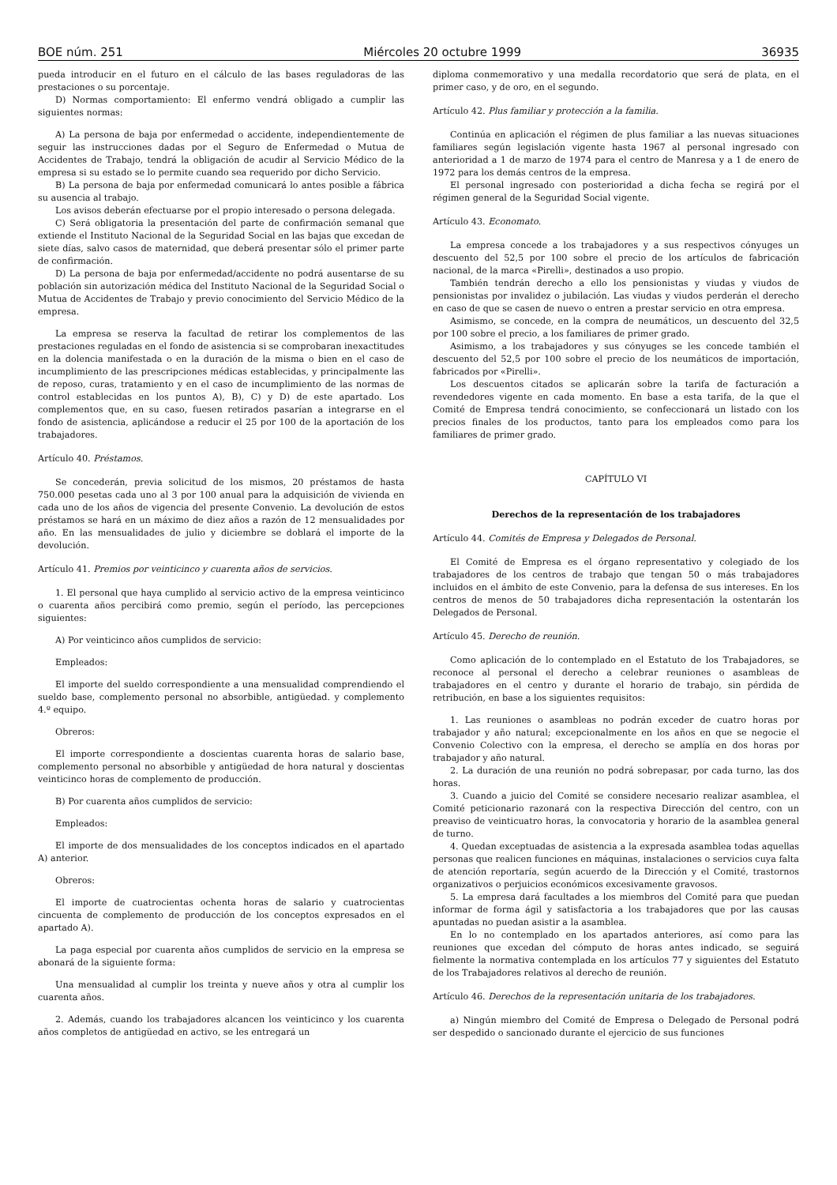BOE núm. 251 Miércoles 20 octubre 1999 36935
pueda introducir en el futuro en el cálculo de las bases reguladoras de las prestaciones o su porcentaje.
D) Normas comportamiento: El enfermo vendrá obligado a cumplir las siguientes normas:
A) La persona de baja por enfermedad o accidente, independientemente de seguir las instrucciones dadas por el Seguro de Enfermedad o Mutua de Accidentes de Trabajo, tendrá la obligación de acudir al Servicio Médico de la empresa si su estado se lo permite cuando sea requerido por dicho Servicio.
B) La persona de baja por enfermedad comunicará lo antes posible a fábrica su ausencia al trabajo.
Los avisos deberán efectuarse por el propio interesado o persona delegada.
C) Será obligatoria la presentación del parte de confirmación semanal que extiende el Instituto Nacional de la Seguridad Social en las bajas que excedan de siete días, salvo casos de maternidad, que deberá presentar sólo el primer parte de confirmación.
D) La persona de baja por enfermedad/accidente no podrá ausentarse de su población sin autorización médica del Instituto Nacional de la Seguridad Social o Mutua de Accidentes de Trabajo y previo conocimiento del Servicio Médico de la empresa.
La empresa se reserva la facultad de retirar los complementos de las prestaciones reguladas en el fondo de asistencia si se comprobaran inexactitudes en la dolencia manifestada o en la duración de la misma o bien en el caso de incumplimiento de las prescripciones médicas establecidas, y principalmente las de reposo, curas, tratamiento y en el caso de incumplimiento de las normas de control establecidas en los puntos A), B), C) y D) de este apartado. Los complementos que, en su caso, fuesen retirados pasarían a integrarse en el fondo de asistencia, aplicándose a reducir el 25 por 100 de la aportación de los trabajadores.
Artículo 40. Préstamos.
Se concederán, previa solicitud de los mismos, 20 préstamos de hasta 750.000 pesetas cada uno al 3 por 100 anual para la adquisición de vivienda en cada uno de los años de vigencia del presente Convenio. La devolución de estos préstamos se hará en un máximo de diez años a razón de 12 mensualidades por año. En las mensualidades de julio y diciembre se doblará el importe de la devolución.
Artículo 41. Premios por veinticinco y cuarenta años de servicios.
1. El personal que haya cumplido al servicio activo de la empresa veinticinco o cuarenta años percibirá como premio, según el período, las percepciones siguientes:
A) Por veinticinco años cumplidos de servicio:
Empleados:
El importe del sueldo correspondiente a una mensualidad comprendiendo el sueldo base, complemento personal no absorbible, antigüedad. y complemento 4.º equipo.
Obreros:
El importe correspondiente a doscientas cuarenta horas de salario base, complemento personal no absorbible y antigüedad de hora natural y doscientas veinticinco horas de complemento de producción.
B) Por cuarenta años cumplidos de servicio:
Empleados:
El importe de dos mensualidades de los conceptos indicados en el apartado A) anterior.
Obreros:
El importe de cuatrocientas ochenta horas de salario y cuatrocientas cincuenta de complemento de producción de los conceptos expresados en el apartado A).
La paga especial por cuarenta años cumplidos de servicio en la empresa se abonará de la siguiente forma:
Una mensualidad al cumplir los treinta y nueve años y otra al cumplir los cuarenta años.
2. Además, cuando los trabajadores alcancen los veinticinco y los cuarenta años completos de antigüedad en activo, se les entregará un
diploma conmemorativo y una medalla recordatorio que será de plata, en el primer caso, y de oro, en el segundo.
Artículo 42. Plus familiar y protección a la familia.
Continúa en aplicación el régimen de plus familiar a las nuevas situaciones familiares según legislación vigente hasta 1967 al personal ingresado con anterioridad a 1 de marzo de 1974 para el centro de Manresa y a 1 de enero de 1972 para los demás centros de la empresa.
El personal ingresado con posterioridad a dicha fecha se regirá por el régimen general de la Seguridad Social vigente.
Artículo 43. Economato.
La empresa concede a los trabajadores y a sus respectivos cónyuges un descuento del 52,5 por 100 sobre el precio de los artículos de fabricación nacional, de la marca «Pirelli», destinados a uso propio.
También tendrán derecho a ello los pensionistas y viudas y viudos de pensionistas por invalidez o jubilación. Las viudas y viudos perderán el derecho en caso de que se casen de nuevo o entren a prestar servicio en otra empresa.
Asimismo, se concede, en la compra de neumáticos, un descuento del 32,5 por 100 sobre el precio, a los familiares de primer grado.
Asimismo, a los trabajadores y sus cónyuges se les concede también el descuento del 52,5 por 100 sobre el precio de los neumáticos de importación, fabricados por «Pirelli».
Los descuentos citados se aplicarán sobre la tarifa de facturación a revendedores vigente en cada momento. En base a esta tarifa, de la que el Comité de Empresa tendrá conocimiento, se confeccionará un listado con los precios finales de los productos, tanto para los empleados como para los familiares de primer grado.
CAPÍTULO VI
Derechos de la representación de los trabajadores
Artículo 44. Comités de Empresa y Delegados de Personal.
El Comité de Empresa es el órgano representativo y colegiado de los trabajadores de los centros de trabajo que tengan 50 o más trabajadores incluidos en el ámbito de este Convenio, para la defensa de sus intereses. En los centros de menos de 50 trabajadores dicha representación la ostentarán los Delegados de Personal.
Artículo 45. Derecho de reunión.
Como aplicación de lo contemplado en el Estatuto de los Trabajadores, se reconoce al personal el derecho a celebrar reuniones o asambleas de trabajadores en el centro y durante el horario de trabajo, sin pérdida de retribución, en base a los siguientes requisitos:
1. Las reuniones o asambleas no podrán exceder de cuatro horas por trabajador y año natural; excepcionalmente en los años en que se negocie el Convenio Colectivo con la empresa, el derecho se amplía en dos horas por trabajador y año natural.
2. La duración de una reunión no podrá sobrepasar, por cada turno, las dos horas.
3. Cuando a juicio del Comité se considere necesario realizar asamblea, el Comité peticionario razonará con la respectiva Dirección del centro, con un preaviso de veinticuatro horas, la convocatoria y horario de la asamblea general de turno.
4. Quedan exceptuadas de asistencia a la expresada asamblea todas aquellas personas que realicen funciones en máquinas, instalaciones o servicios cuya falta de atención reportaría, según acuerdo de la Dirección y el Comité, trastornos organizativos o perjuicios económicos excesivamente gravosos.
5. La empresa dará facultades a los miembros del Comité para que puedan informar de forma ágil y satisfactoria a los trabajadores que por las causas apuntadas no puedan asistir a la asamblea.
En lo no contemplado en los apartados anteriores, así como para las reuniones que excedan del cómputo de horas antes indicado, se seguirá fielmente la normativa contemplada en los artículos 77 y siguientes del Estatuto de los Trabajadores relativos al derecho de reunión.
Artículo 46. Derechos de la representación unitaria de los trabajadores.
a) Ningún miembro del Comité de Empresa o Delegado de Personal podrá ser despedido o sancionado durante el ejercicio de sus funciones